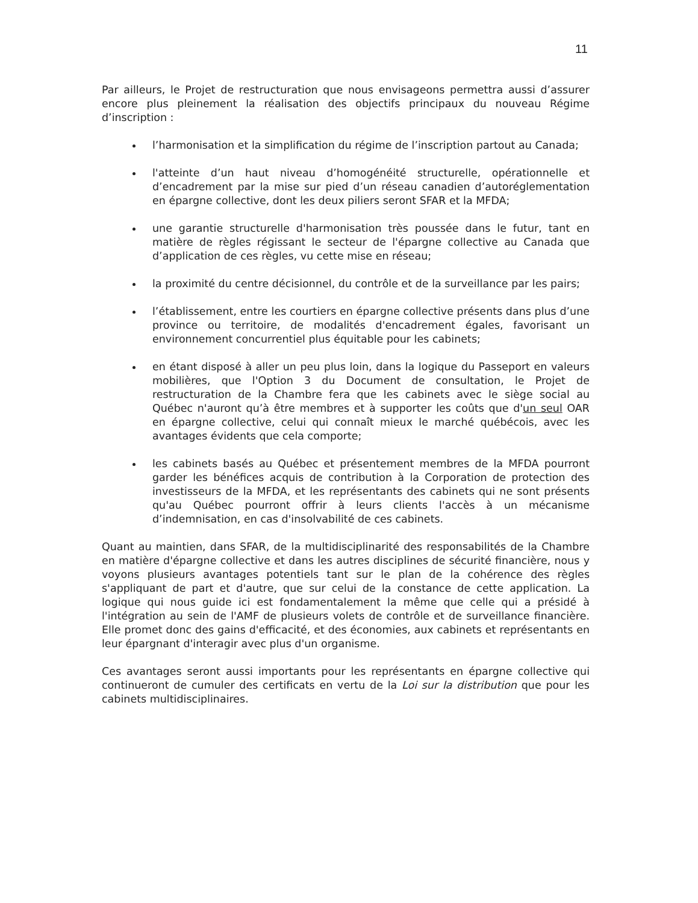11
Par ailleurs, le Projet de restructuration que nous envisageons permettra aussi d’assurer encore plus pleinement la réalisation des objectifs principaux du nouveau Régime d’inscription :
l’harmonisation et la simplification du régime de l’inscription partout au Canada;
l'atteinte d’un haut niveau d’homogénéité structurelle, opérationnelle et d’encadrement par la mise sur pied d’un réseau canadien d’autoréglementation en épargne collective, dont les deux piliers seront SFAR et la MFDA;
une garantie structurelle d'harmonisation très poussée dans le futur, tant en matière de règles régissant le secteur de l'épargne collective au Canada que d’application de ces règles, vu cette mise en réseau;
la proximité du centre décisionnel, du contrôle et de la surveillance par les pairs;
l’établissement, entre les courtiers en épargne collective présents dans plus d’une province ou territoire, de modalités d'encadrement égales, favorisant un environnement concurrentiel plus équitable pour les cabinets;
en étant disposé à aller un peu plus loin, dans la logique du Passeport en valeurs mobilières, que l'Option 3 du Document de consultation, le Projet de restructuration de la Chambre fera que les cabinets avec le siège social au Québec n'auront qu’à être membres et à supporter les coûts que d'un seul OAR en épargne collective, celui qui connaît mieux le marché québécois, avec les avantages évidents que cela comporte;
les cabinets basés au Québec et présentement membres de la MFDA pourront garder les bénéfices acquis de contribution à la Corporation de protection des investisseurs de la MFDA, et les représentants des cabinets qui ne sont présents qu'au Québec pourront offrir à leurs clients l'accès à un mécanisme d’indemnisation, en cas d'insolvabilité de ces cabinets.
Quant au maintien, dans SFAR, de la multidisciplinarité des responsabilités de la Chambre en matière d'épargne collective et dans les autres disciplines de sécurité financière, nous y voyons plusieurs avantages potentiels tant sur le plan de la cohérence des règles s'appliquant de part et d'autre, que sur celui de la constance de cette application. La logique qui nous guide ici est fondamentalement la même que celle qui a présidé à l'intégration au sein de l'AMF de plusieurs volets de contrôle et de surveillance financière. Elle promet donc des gains d'efficacité, et des économies, aux cabinets et représentants en leur épargnant d'interagir avec plus d'un organisme.
Ces avantages seront aussi importants pour les représentants en épargne collective qui continueront de cumuler des certificats en vertu de la Loi sur la distribution que pour les cabinets multidisciplinaires.